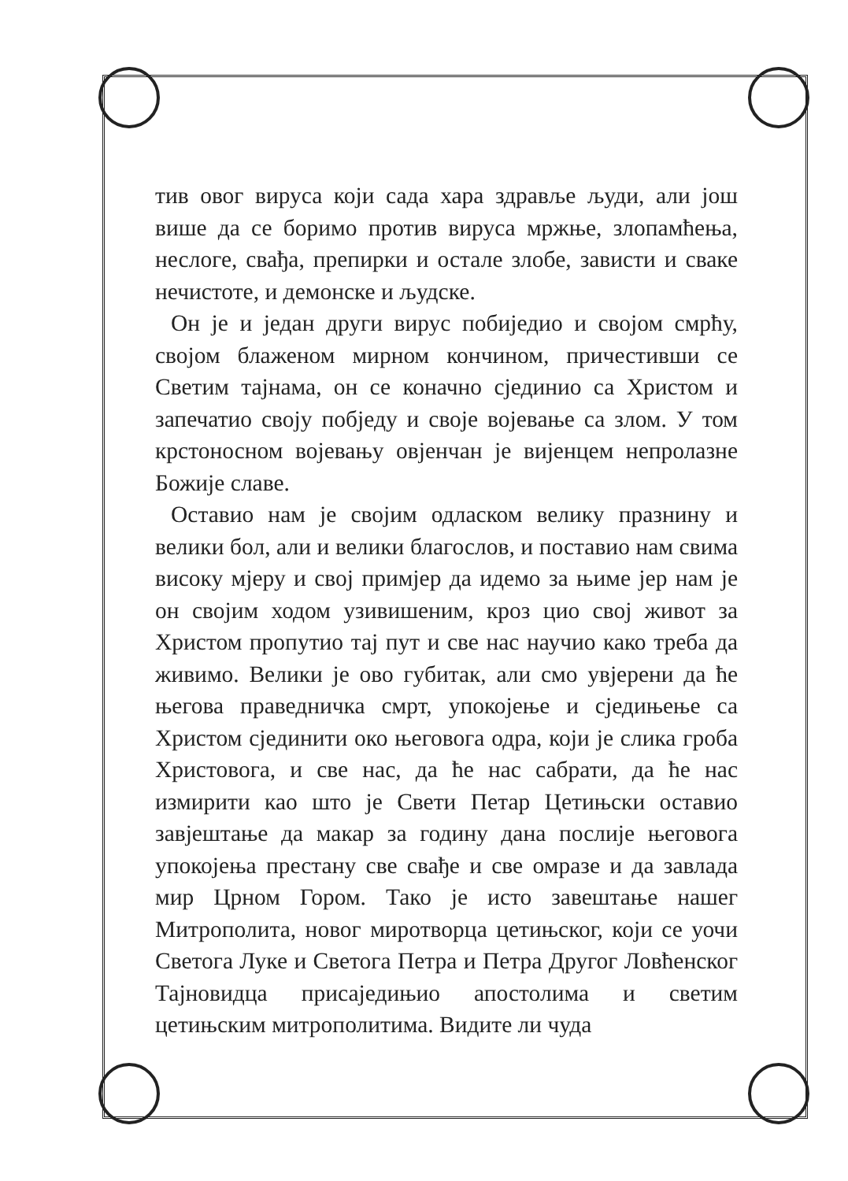тив овог вируса који сада хара здравље људи, али још више да се боримо против вируса мржње, злопамћења, неслоге, свађа, препирки и остале злобе, зависти и сваке нечистоте, и демонске и људске.
Он је и један други вирус побиједио и својом смрћу, својом блаженом мирном кончином, причестивши се Светим тајнама, он се коначно сјединио са Христом и запечатио своју побједу и своје војевање са злом. У том крстоносном војевању овјенчан је вијенцем непролазне Божије славе.
Оставио нам је својим одласком велику празнину и велики бол, али и велики благослов, и поставио нам свима високу мјеру и свој примјер да идемо за њиме јер нам је он својим ходом узивишеним, кроз цио свој живот за Христом пропутио тај пут и све нас научио како треба да живимо. Велики је ово губитак, али смо увјерени да ће његова праведничка смрт, упокојење и сједињење са Христом сјединити око његовога одра, који је слика гроба Христовога, и све нас, да ће нас сабрати, да ће нас измирити као што је Свети Петар Цетињски оставио завјештање да макар за годину дана послије његовога упокојења престану све свађе и све омразе и да завлада мир Црном Гором. Тако је исто завештање нашег Митрополита, новог миротворца цетињског, који се уочи Светога Луке и Светога Петра и Петра Другог Ловћенског Тајновидца присаједињио апостолима и светим цетињским митрополитима. Видите ли чуда